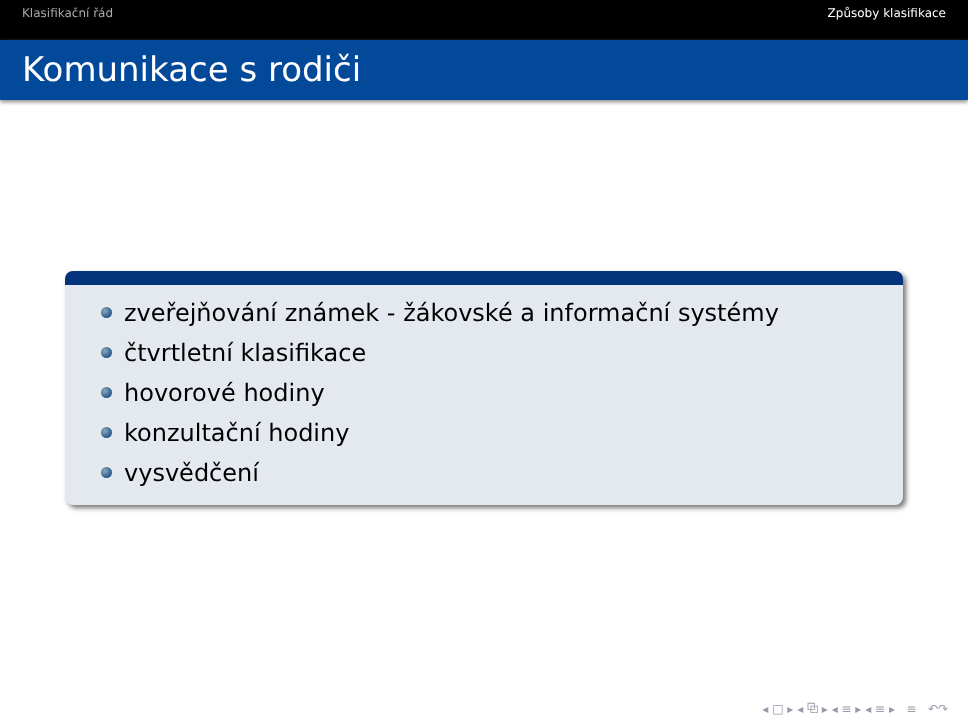Klasifikační řád Způsoby klasifikace
Komunikace s rodiči
zveřejňování známek - žákovské a informační systémy
čtvrtletní klasifikace
hovorové hodiny
konzultační hodiny
vysvědčení
◂ □ ▸ ◂ ⧉ ▸ ◂ ≡ ▸ ◂ ≡ ▸ ≡ ↶↷